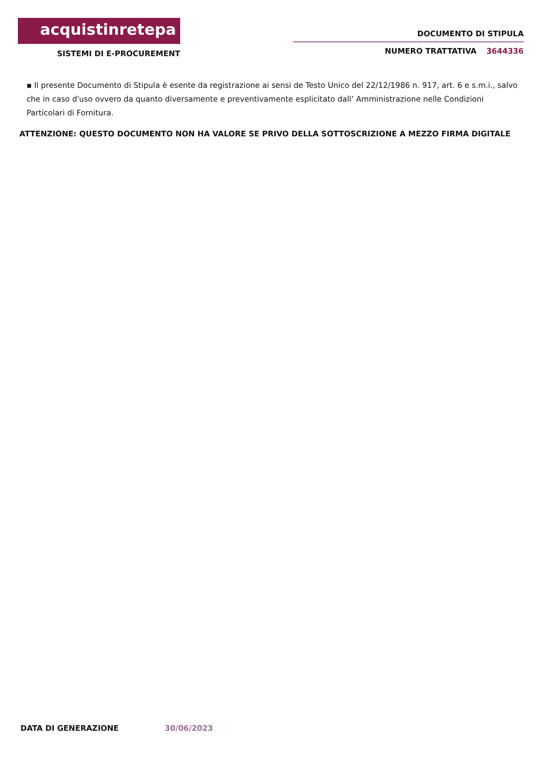acquistinretepa
SISTEMI DI E-PROCUREMENT
DOCUMENTO DI STIPULA
NUMERO TRATTATIVA 3644336
▪ Il presente Documento di Stipula è esente da registrazione ai sensi de Testo Unico del 22/12/1986 n. 917, art. 6 e s.m.i., salvo che in caso d'uso ovvero da quanto diversamente e preventivamente esplicitato dall’ Amministrazione nelle Condizioni Particolari di Fornitura.
ATTENZIONE: QUESTO DOCUMENTO NON HA VALORE SE PRIVO DELLA SOTTOSCRIZIONE A MEZZO FIRMA DIGITALE
DATA DI GENERAZIONE 30/06/2023